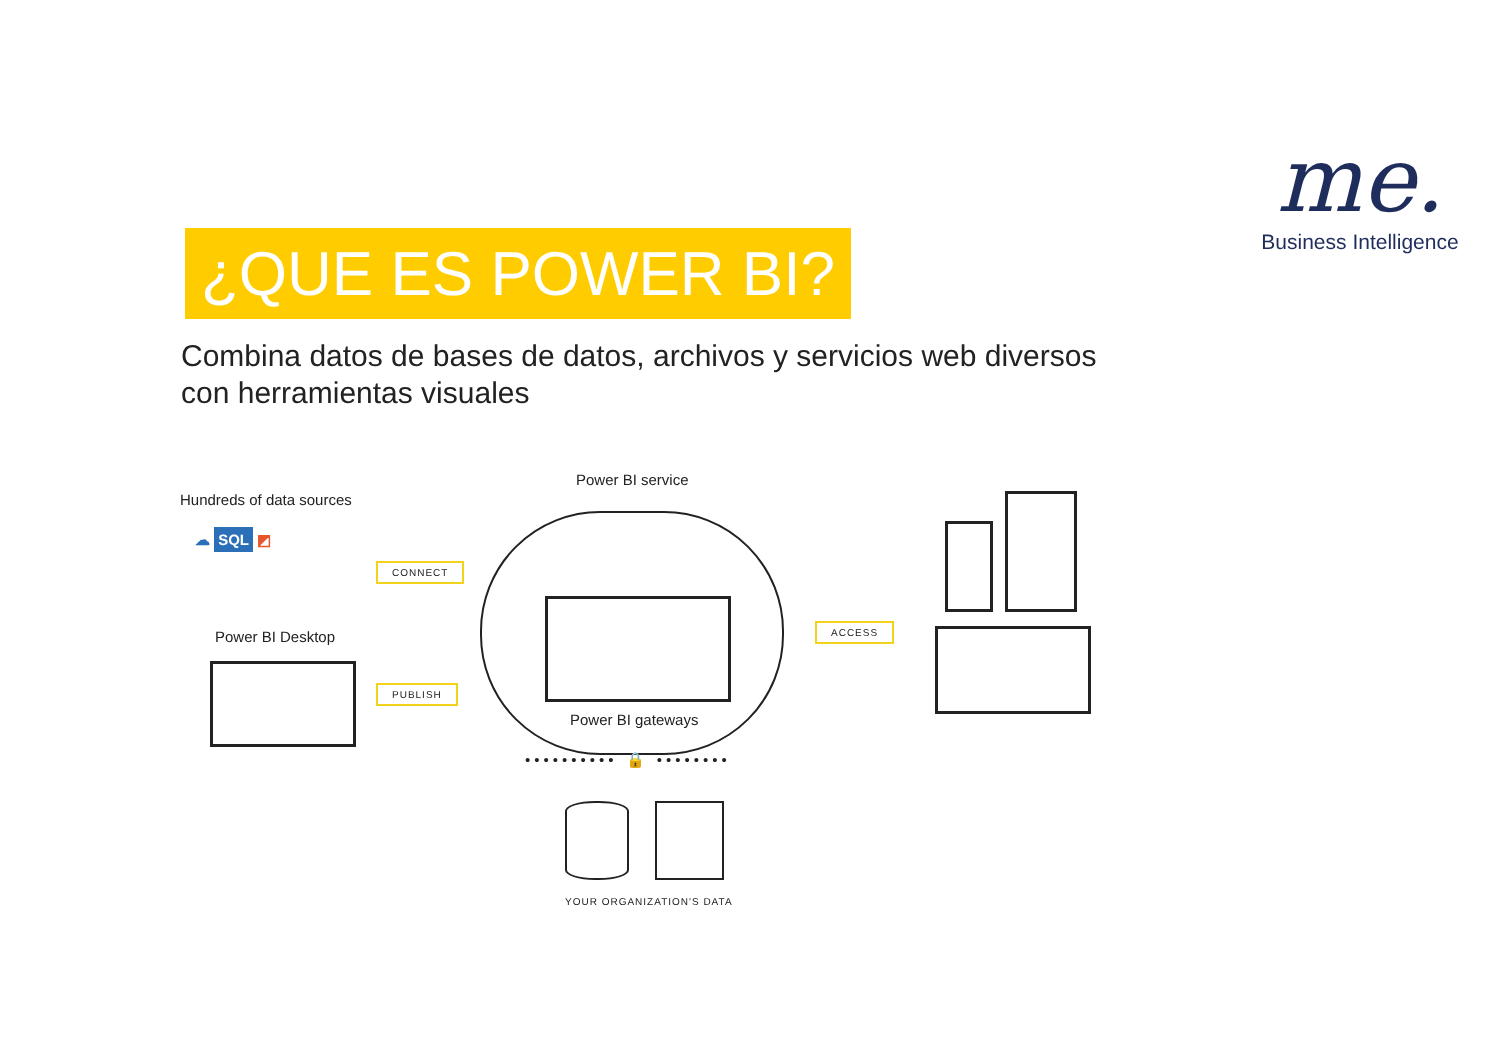me.
Business Intelligence
¿QUE ES POWER BI?
Combina datos de bases de datos, archivos y servicios web diversos con herramientas visuales
Hundreds of data sources
☁ SQL ◩
CONNECT
Power BI Desktop
PUBLISH
Power BI service
Power BI gateways
•••••••••• 🔒 ••••••••
YOUR ORGANIZATION'S DATA
ACCESS